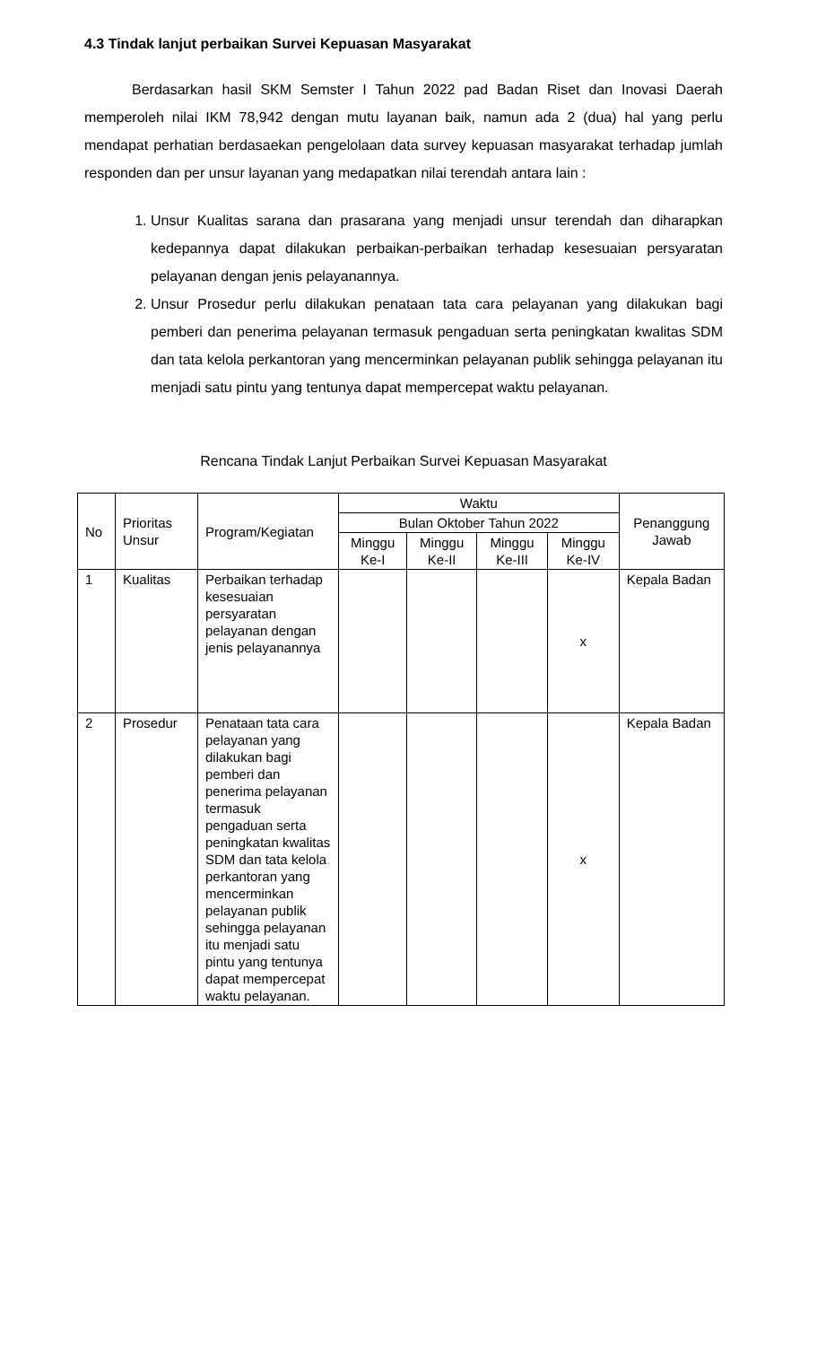4.3 Tindak lanjut perbaikan Survei Kepuasan Masyarakat
Berdasarkan hasil SKM Semster I Tahun 2022 pad Badan Riset dan Inovasi Daerah memperoleh nilai IKM 78,942 dengan mutu layanan baik, namun ada 2 (dua) hal yang perlu mendapat perhatian berdasaekan pengelolaan data survey kepuasan masyarakat terhadap jumlah responden dan per unsur layanan yang medapatkan nilai terendah antara lain :
1. Unsur Kualitas sarana dan prasarana yang menjadi unsur terendah dan diharapkan kedepannya dapat dilakukan perbaikan-perbaikan terhadap kesesuaian persyaratan pelayanan dengan jenis pelayanannya.
2. Unsur Prosedur perlu dilakukan penataan tata cara pelayanan yang dilakukan bagi pemberi dan penerima pelayanan termasuk pengaduan serta peningkatan kwalitas SDM dan tata kelola perkantoran yang mencerminkan pelayanan publik sehingga pelayanan itu menjadi satu pintu yang tentunya dapat mempercepat waktu pelayanan.
Rencana Tindak Lanjut Perbaikan Survei Kepuasan Masyarakat
| No | Prioritas Unsur | Program/Kegiatan | Waktu | | | | Penanggung Jawab |
| --- | --- | --- | --- | --- | --- | --- | --- |
| | | | Bulan Oktober Tahun 2022 | | | | |
| | | | Minggu Ke-I | Minggu Ke-II | Minggu Ke-III | Minggu Ke-IV | |
| 1 | Kualitas | Perbaikan terhadap kesesuaian persyaratan pelayanan dengan jenis pelayanannya | | | | x | Kepala Badan |
| 2 | Prosedur | Penataan tata cara pelayanan yang dilakukan bagi pemberi dan penerima pelayanan termasuk pengaduan serta peningkatan kwalitas SDM dan tata kelola perkantoran yang mencerminkan pelayanan publik sehingga pelayanan itu menjadi satu pintu yang tentunya dapat mempercepat waktu pelayanan. | | | | x | Kepala Badan |